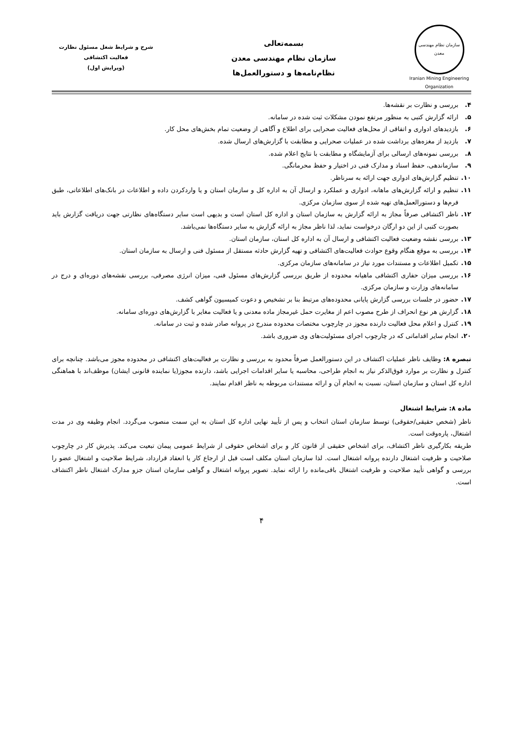سازمان نظام مهندسی
معدن
Iranian Mining Engineering Organization
بسمه‌تعالی
سازمان نظام مهندسی معدن
نظام‌نامه‌ها و دستورالعمل‌ها
شرح و شرایط شغل مسئول نظارت
فعالیت اکتشافی
(ویرایش اول)
۴. بررسی و نظارت بر نقشه‌ها.
۵. ارائه گزارش کتبی به منظور مرتفع نمودن مشکلات ثبت شده در سامانه.
۶. بازدیدهای ادواری و اتفاقی از محل‌های فعالیت صحرایی برای اطلاع و آگاهی از وضعیت تمام بخش‌های محل کار.
۷. بازدید از مغزه‌های برداشت شده در عملیات صحرایی و مطابقت با گزارش‌های ارسال شده.
۸. بررسی نمونه‌های ارسالی برای آزمایشگاه و مطابقت با نتایج اعلام شده.
۹. سازماندهی، حفظ اسناد و مدارک فنی در اختیار و حفظ محرمانگی.
۱۰. تنظیم گزارش‌های ادواری جهت ارائه به سرناظر.
۱۱. تنظیم و ارائه گزارش‌های ماهانه، ادواری و عملکرد و ارسال آن به اداره کل و سازمان استان و یا واردکردن داده و اطلاعات در بانک‌های اطلاعاتی، طبق فرم‌ها و دستورالعمل‌های تهیه شده از سوی سازمان مرکزی.
۱۲. ناظر اکتشافی صرفاً مجاز به ارائه گزارش به سازمان استان و اداره کل استان است و بدیهی است سایر دستگاه‌های نظارتی جهت دریافت گزارش باید بصورت کتبی از این دو ارگان درخواست نماید، لذا ناظر مجاز به ارائه گزارش به سایر دستگاه‌ها نمی‌باشد.
۱۳. بررسی نقشه وضعیت فعالیت اکتشافی و ارسال آن به اداره کل استان، سازمان استان.
۱۴. بررسی به موقع هنگام وقوع حوادث فعالیت‌های اکتشافی و تهیه گزارش حادثه مستقل از مسئول فنی و ارسال به سازمان استان.
۱۵. تکمیل اطلاعات و مستندات مورد نیاز در سامانه‌های سازمان مرکزی.
۱۶. بررسی میزان حفاری اکتشافی ماهیانه محدوده از طریق بررسی گزارش‌های مسئول فنی، میزان انرژی مصرفی، بررسی نقشه‌های دوره‌ای و درج در سامانه‌های وزارت و سازمان مرکزی.
۱۷. حضور در جلسات بررسی گزارش پایانی محدوده‌های مرتبط بنا بر تشخیص و دعوت کمیسیون گواهی کشف.
۱۸. گزارش هر نوع انحراف از طرح مصوب اعم از مغایرت حمل غیرمجاز ماده معدنی و یا فعالیت مغایر با گزارش‌های دوره‌ای سامانه.
۱۹. کنترل و اعلام محل فعالیت دارنده مجوز در چارچوب مختصات محدوده مندرج در پروانه صادر شده و ثبت در سامانه.
۲۰. انجام سایر اقداماتی که در چارچوب اجرای مسئولیت‌های وی ضروری باشد.
تبصره ۸: وظایف ناظر عملیات اکتشاف در این دستورالعمل صرفاً محدود به بررسی و نظارت بر فعالیت‌های اکتشافی در محدوده مجوز می‌باشد. چنانچه برای کنترل و نظارت بر موارد فوق‌الذکر نیاز به انجام طراحی، محاسبه یا سایر اقدامات اجرایی باشد، دارنده مجوز(یا نماینده قانونی ایشان) موظف‌اند با هماهنگی اداره کل استان و سازمان استان، نسبت به انجام آن و ارائه مستندات مربوطه به ناظر اقدام نمایند.
ماده ۸: شرایط اشتغال
ناظر (شخص حقیقی/حقوقی) توسط سازمان استان انتخاب و پس از تأیید نهایی اداره کل استان به این سمت منصوب می‌گردد. انجام وظیفه وی در مدت اشتغال، پاره‌وقت است.
طریقه بکارگیری ناظر اکتشاف، برای اشخاص حقیقی از قانون کار و برای اشخاص حقوقی از شرایط عمومی پیمان تبعیت می‌کند. پذیرش کار در چارچوب صلاحیت و ظرفیت اشتغال دارنده پروانه اشتغال است. لذا سازمان استان مکلف است قبل از ارجاع کار یا انعقاد قرارداد، شرایط صلاحیت و اشتغال عضو را بررسی و گواهی تأیید صلاحیت و ظرفیت اشتغال باقی‌مانده را ارائه نماید. تصویر پروانه اشتغال و گواهی سازمان استان جزو مدارک اشتغال ناظر اکتشاف است.
۴